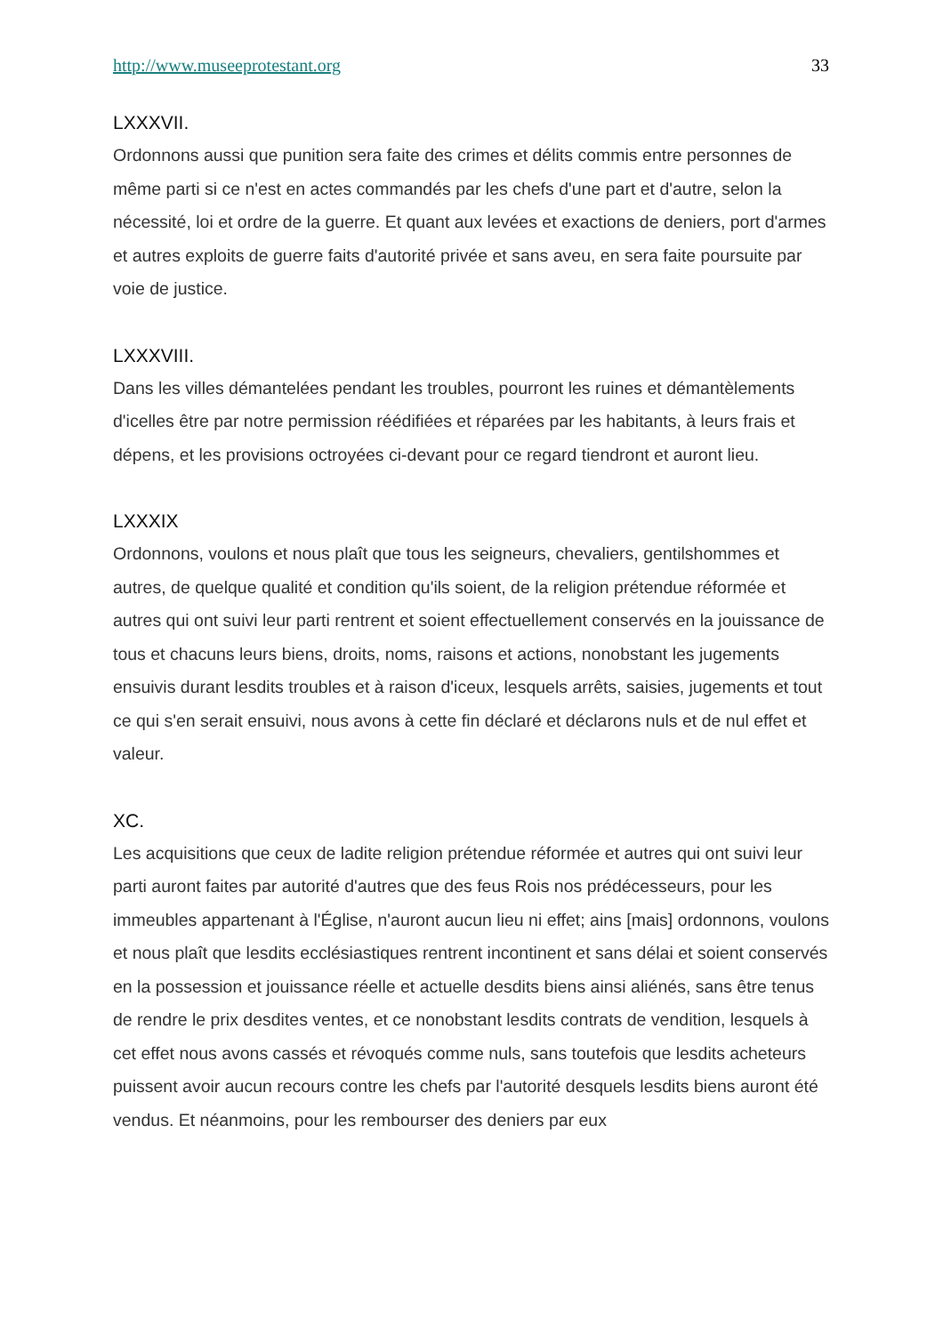http://www.museeprotestant.org 33
LXXXVII.
Ordonnons aussi que punition sera faite des crimes et délits commis entre personnes de même parti si ce n'est en actes commandés par les chefs d'une part et d'autre, selon la nécessité, loi et ordre de la guerre. Et quant aux levées et exactions de deniers, port d'armes et autres exploits de guerre faits d'autorité privée et sans aveu, en sera faite poursuite par voie de justice.
LXXXVIII.
Dans les villes démantelées pendant les troubles, pourront les ruines et démantèlements d'icelles être par notre permission réédifiées et réparées par les habitants, à leurs frais et dépens, et les provisions octroyées ci-devant pour ce regard tiendront et auront lieu.
LXXXIX
Ordonnons, voulons et nous plaît que tous les seigneurs, chevaliers, gentilshommes et autres, de quelque qualité et condition qu'ils soient, de la religion prétendue réformée et autres qui ont suivi leur parti rentrent et soient effectuellement conservés en la jouissance de tous et chacuns leurs biens, droits, noms, raisons et actions, nonobstant les jugements ensuivis durant lesdits troubles et à raison d'iceux, lesquels arrêts, saisies, jugements et tout ce qui s'en serait ensuivi, nous avons à cette fin déclaré et déclarons nuls et de nul effet et valeur.
XC.
Les acquisitions que ceux de ladite religion prétendue réformée et autres qui ont suivi leur parti auront faites par autorité d'autres que des feus Rois nos prédécesseurs, pour les immeubles appartenant à l'Église, n'auront aucun lieu ni effet; ains [mais] ordonnons, voulons et nous plaît que lesdits ecclésiastiques rentrent incontinent et sans délai et soient conservés en la possession et jouissance réelle et actuelle desdits biens ainsi aliénés, sans être tenus de rendre le prix desdites ventes, et ce nonobstant lesdits contrats de vendition, lesquels à cet effet nous avons cassés et révoqués comme nuls, sans toutefois que lesdits acheteurs puissent avoir aucun recours contre les chefs par l'autorité desquels lesdits biens auront été vendus. Et néanmoins, pour les rembourser des deniers par eux